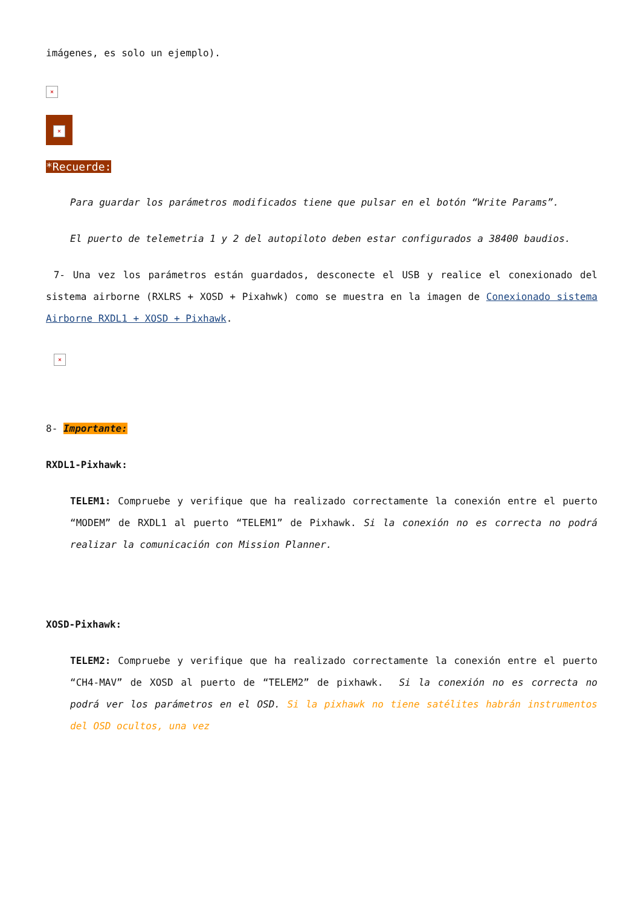imágenes, es solo un ejemplo).
×
×
*Recuerde:
Para guardar los parámetros modificados tiene que pulsar en el botón “Write Params”.
El puerto de telemetria 1 y 2 del autopiloto deben estar configurados a 38400 baudios.
7- Una vez los parámetros están guardados, desconecte el USB y realice el conexionado del sistema airborne (RXLRS + XOSD + Pixahwk) como se muestra en la imagen de Conexionado sistema Airborne RXDL1 + XOSD + Pixhawk.
×
8- Importante:
RXDL1-Pixhawk:
TELEM1: Compruebe y verifique que ha realizado correctamente la conexión entre el puerto “MODEM” de RXDL1 al puerto “TELEM1” de Pixhawk. Si la conexión no es correcta no podrá realizar la comunicación con Mission Planner.
XOSD-Pixhawk:
TELEM2: Compruebe y verifique que ha realizado correctamente la conexión entre el puerto “CH4-MAV” de XOSD al puerto de “TELEM2” de pixhawk. Si la conexión no es correcta no podrá ver los parámetros en el OSD. Si la pixhawk no tiene satélites habrán instrumentos del OSD ocultos, una vez